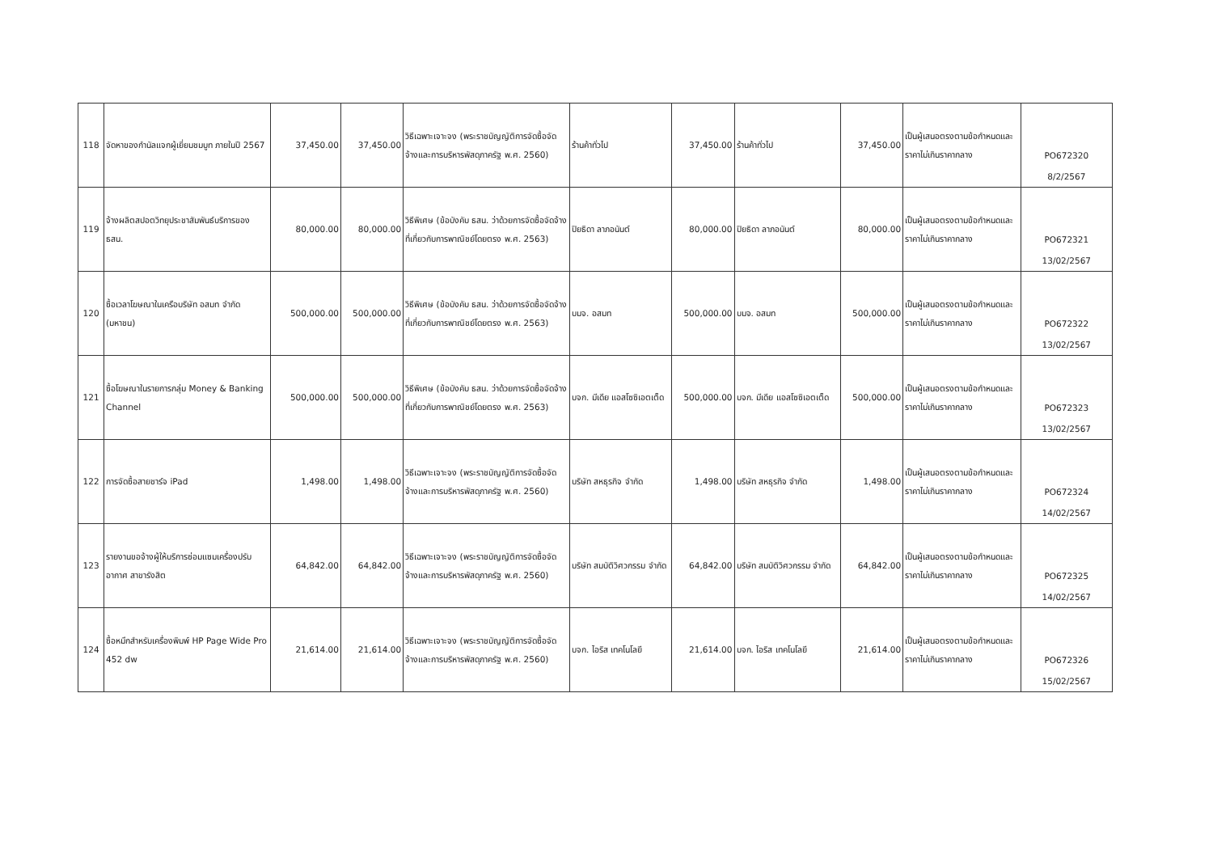| 118 | จัดหาของกำนัลแจกผู้เยี่ยมชมบูท ภายในปี 2567 | 37,450.00 | 37,450.00 | วิธีเฉพาะเจาะจง (พระราชบัญญัติการจัดซื้อจัดจ้างและการบริหารพัสดุภาครัฐ พ.ศ. 2560) | ร้านค้าทั่วไป | 37,450.00 | ร้านค้าทั่วไป | 37,450.00 | เป็นผู้เสนอตรงตามข้อกำหนดและราคาไม่เกินราคากลาง | PO672320 8/2/2567 |
| 119 | จ้างผลิตสปอตวิทยุประชาสัมพันธ์บริการของ ธสน. | 80,000.00 | 80,000.00 | วิธีพิเศษ (ข้อบังคับ ธสน. ว่าด้วยการจัดซื้อจัดจ้างที่เกี่ยวกับการพาณิชย์โดยตรง พ.ศ. 2563) | ปิยธิดา ลาภอนันต์ | 80,000.00 | ปิยธิดา ลาภอนันต์ | 80,000.00 | เป็นผู้เสนอตรงตามข้อกำหนดและราคาไม่เกินราคากลาง | PO672321 13/02/2567 |
| 120 | ซื้อเวลาโฆษณาในเครือบริษัท อสมท จำกัด (มหาชน) | 500,000.00 | 500,000.00 | วิธีพิเศษ (ข้อบังคับ ธสน. ว่าด้วยการจัดซื้อจัดจ้างที่เกี่ยวกับการพาณิชย์โดยตรง พ.ศ. 2563) | บมจ. อสมท | 500,000.00 | บมจ. อสมท | 500,000.00 | เป็นผู้เสนอตรงตามข้อกำหนดและราคาไม่เกินราคากลาง | PO672322 13/02/2567 |
| 121 | ซื้อโฆษณาในรายการกลุ่ม Money & Banking Channel | 500,000.00 | 500,000.00 | วิธีพิเศษ (ข้อบังคับ ธสน. ว่าด้วยการจัดซื้อจัดจ้างที่เกี่ยวกับการพาณิชย์โดยตรง พ.ศ. 2563) | บจก. มีเดีย แอสโซซิเอตเต็ด | 500,000.00 | บจก. มีเดีย แอสโซซิเอตเต็ด | 500,000.00 | เป็นผู้เสนอตรงตามข้อกำหนดและราคาไม่เกินราคากลาง | PO672323 13/02/2567 |
| 122 | การจัดซื้อสายชาร์จ iPad | 1,498.00 | 1,498.00 | วิธีเฉพาะเจาะจง (พระราชบัญญัติการจัดซื้อจัดจ้างและการบริหารพัสดุภาครัฐ พ.ศ. 2560) | บริษัท สหธุรกิจ จำกัด | 1,498.00 | บริษัท สหธุรกิจ จำกัด | 1,498.00 | เป็นผู้เสนอตรงตามข้อกำหนดและราคาไม่เกินราคากลาง | PO672324 14/02/2567 |
| 123 | รายงานขอจ้างผู้ให้บริการซ่อมแซมเครื่องปรับอากาศ สาขารังสิต | 64,842.00 | 64,842.00 | วิธีเฉพาะเจาะจง (พระราชบัญญัติการจัดซื้อจัดจ้างและการบริหารพัสดุภาครัฐ พ.ศ. 2560) | บริษัท สมบัติวิศวกรรม จำกัด | 64,842.00 | บริษัท สมบัติวิศวกรรม จำกัด | 64,842.00 | เป็นผู้เสนอตรงตามข้อกำหนดและราคาไม่เกินราคากลาง | PO672325 14/02/2567 |
| 124 | ซื้อหมึกสำหรับเครื่องพิมพ์ HP Page Wide Pro 452 dw | 21,614.00 | 21,614.00 | วิธีเฉพาะเจาะจง (พระราชบัญญัติการจัดซื้อจัดจ้างและการบริหารพัสดุภาครัฐ พ.ศ. 2560) | บจก. ไอริส เทคโนโลยี | 21,614.00 | บจก. ไอริส เทคโนโลยี | 21,614.00 | เป็นผู้เสนอตรงตามข้อกำหนดและราคาไม่เกินราคากลาง | PO672326 15/02/2567 |